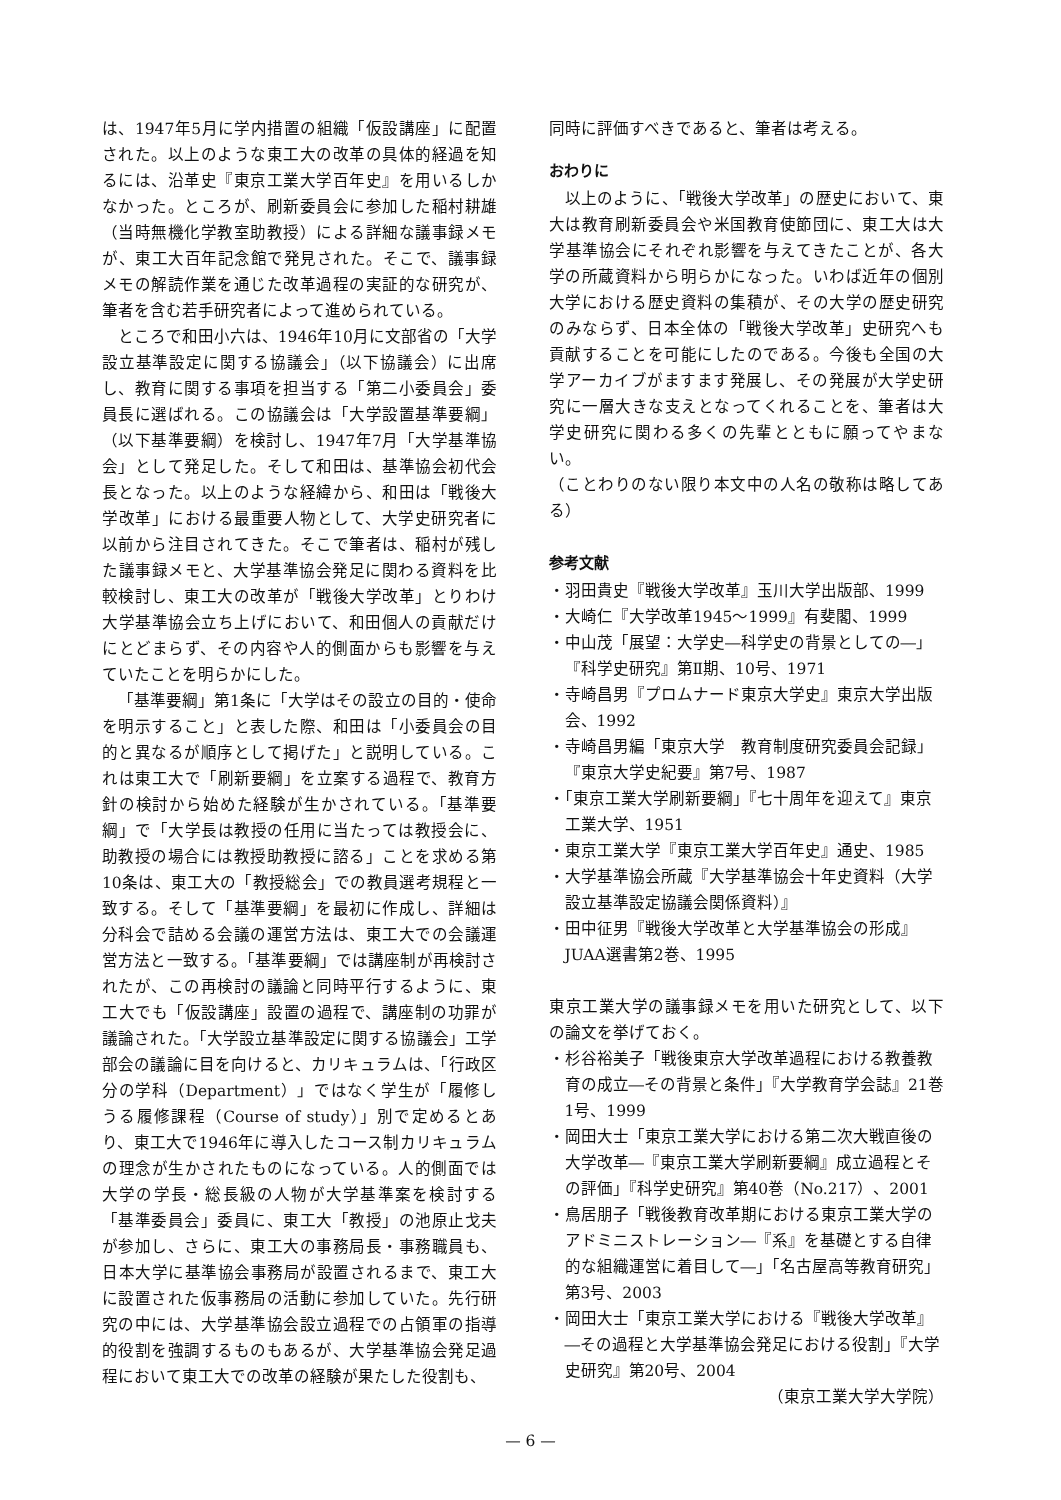は、1947年5月に学内措置の組織「仮設講座」に配置された。以上のような東工大の改革の具体的経過を知るには、沿革史『東京工業大学百年史』を用いるしかなかった。ところが、刷新委員会に参加した稲村耕雄（当時無機化学教室助教授）による詳細な議事録メモが、東工大百年記念館で発見された。そこで、議事録メモの解読作業を通じた改革過程の実証的な研究が、筆者を含む若手研究者によって進められている。
ところで和田小六は、1946年10月に文部省の「大学設立基準設定に関する協議会」（以下協議会）に出席し、教育に関する事項を担当する「第二小委員会」委員長に選ばれる。この協議会は「大学設置基準要綱」（以下基準要綱）を検討し、1947年7月「大学基準協会」として発足した。そして和田は、基準協会初代会長となった。以上のような経緯から、和田は「戦後大学改革」における最重要人物として、大学史研究者に以前から注目されてきた。そこで筆者は、稲村が残した議事録メモと、大学基準協会発足に関わる資料を比較検討し、東工大の改革が「戦後大学改革」とりわけ大学基準協会立ち上げにおいて、和田個人の貢献だけにとどまらず、その内容や人的側面からも影響を与えていたことを明らかにした。
「基準要綱」第1条に「大学はその設立の目的・使命を明示すること」と表した際、和田は「小委員会の目的と異なるが順序として掲げた」と説明している。これは東工大で「刷新要綱」を立案する過程で、教育方針の検討から始めた経験が生かされている。「基準要綱」で「大学長は教授の任用に当たっては教授会に、助教授の場合には教授助教授に諮る」ことを求める第10条は、東工大の「教授総会」での教員選考規程と一致する。そして「基準要綱」を最初に作成し、詳細は分科会で詰める会議の運営方法は、東工大での会議運営方法と一致する。「基準要綱」では講座制が再検討されたが、この再検討の議論と同時平行するように、東工大でも「仮設講座」設置の過程で、講座制の功罪が議論された。「大学設立基準設定に関する協議会」工学部会の議論に目を向けると、カリキュラムは、「行政区分の学科（Department）」ではなく学生が「履修しうる履修課程（Course of study）」別で定めるとあり、東工大で1946年に導入したコース制カリキュラムの理念が生かされたものになっている。人的側面では大学の学長・総長級の人物が大学基準案を検討する「基準委員会」委員に、東工大「教授」の池原止戈夫が参加し、さらに、東工大の事務局長・事務職員も、日本大学に基準協会事務局が設置されるまで、東工大に設置された仮事務局の活動に参加していた。先行研究の中には、大学基準協会設立過程での占領軍の指導的役割を強調するものもあるが、大学基準協会発足過程において東工大での改革の経験が果たした役割も、
同時に評価すべきであると、筆者は考える。
おわりに
以上のように、「戦後大学改革」の歴史において、東大は教育刷新委員会や米国教育使節団に、東工大は大学基準協会にそれぞれ影響を与えてきたことが、各大学の所蔵資料から明らかになった。いわば近年の個別大学における歴史資料の集積が、その大学の歴史研究のみならず、日本全体の「戦後大学改革」史研究へも貢献することを可能にしたのである。今後も全国の大学アーカイブがますます発展し、その発展が大学史研究に一層大きな支えとなってくれることを、筆者は大学史研究に関わる多くの先輩とともに願ってやまない。
（ことわりのない限り本文中の人名の敬称は略してある）
参考文献
・羽田貴史『戦後大学改革』玉川大学出版部、1999
・大崎仁『大学改革1945～1999』有斐閣、1999
・中山茂「展望：大学史―科学史の背景としての―」『科学史研究』第Ⅱ期、10号、1971
・寺崎昌男『プロムナード東京大学史』東京大学出版会、1992
・寺崎昌男編「東京大学　教育制度研究委員会記録」『東京大学史紀要』第7号、1987
・「東京工業大学刷新要綱」『七十周年を迎えて』東京工業大学、1951
・東京工業大学『東京工業大学百年史』通史、1985
・大学基準協会所蔵『大学基準協会十年史資料（大学設立基準設定協議会関係資料）』
・田中征男『戦後大学改革と大学基準協会の形成』JUAA選書第2巻、1995
東京工業大学の議事録メモを用いた研究として、以下の論文を挙げておく。
・杉谷裕美子「戦後東京大学改革過程における教養教育の成立―その背景と条件」『大学教育学会誌』21巻1号、1999
・岡田大士「東京工業大学における第二次大戦直後の大学改革―『東京工業大学刷新要綱』成立過程とその評価」『科学史研究』第40巻（No.217）、2001
・鳥居朋子「戦後教育改革期における東京工業大学のアドミニストレーション―『系』を基礎とする自律的な組織運営に着目して―」「名古屋高等教育研究」第3号、2003
・岡田大士「東京工業大学における『戦後大学改革』―その過程と大学基準協会発足における役割」『大学史研究』第20号、2004
（東京工業大学大学院）
— 6 —